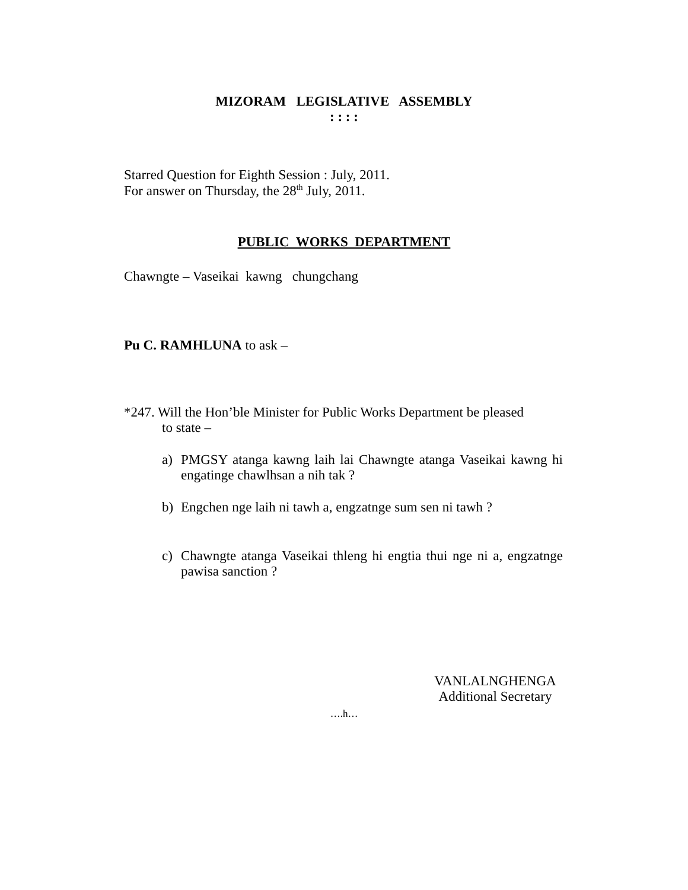MIZORAM LEGISLATIVE ASSEMBLY
: : : :
Starred Question for Eighth Session : July, 2011.
For answer on Thursday, the 28<sup>th</sup> July, 2011.
PUBLIC WORKS DEPARTMENT
Chawngte – Vaseikai kawng chungchang
Pu C. RAMHLUNA to ask –
*247. Will the Hon’ble Minister for Public Works Department be pleased
to state –
a) PMGSY atanga kawng laih lai Chawngte atanga Vaseikai kawng hi engatinge chawlhsan a nih tak ?
b) Engchen nge laih ni tawh a, engzatnge sum sen ni tawh ?
c) Chawngte atanga Vaseikai thleng hi engtia thui nge ni a, engzatnge pawisa sanction ?
VANLALNGHENGA
Additional Secretary
….h…